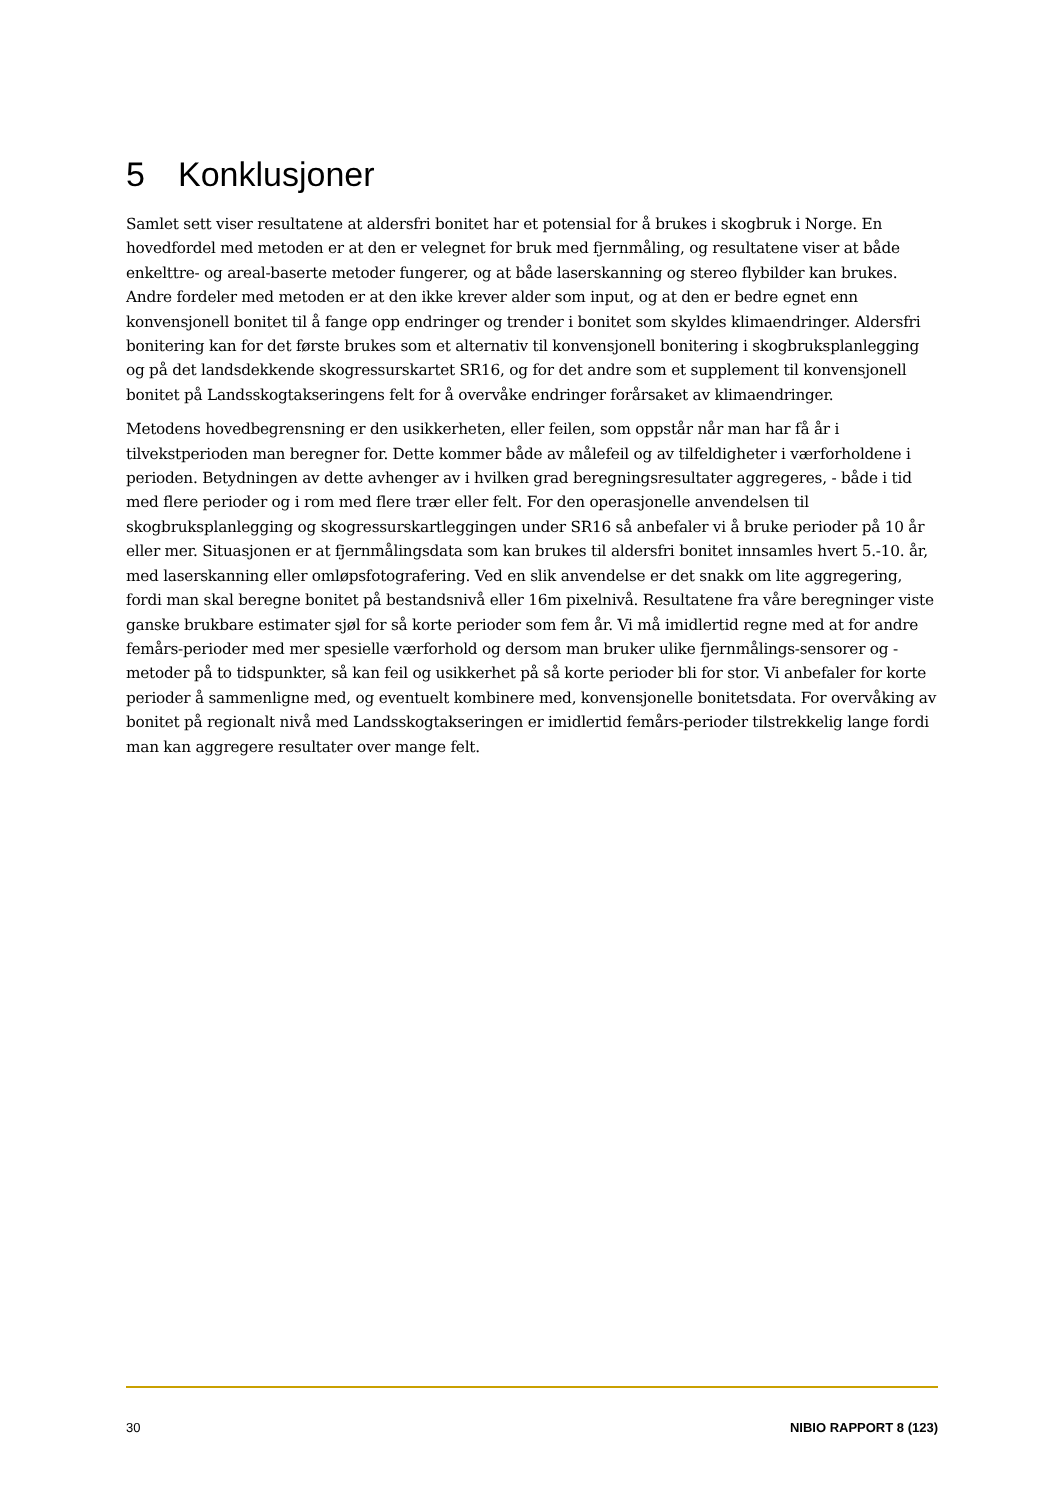5 Konklusjoner
Samlet sett viser resultatene at aldersfri bonitet har et potensial for å brukes i skogbruk i Norge. En hovedfordel med metoden er at den er velegnet for bruk med fjernmåling, og resultatene viser at både enkelttre- og areal-baserte metoder fungerer, og at både laserskanning og stereo flybilder kan brukes. Andre fordeler med metoden er at den ikke krever alder som input, og at den er bedre egnet enn konvensjonell bonitet til å fange opp endringer og trender i bonitet som skyldes klimaendringer. Aldersfri bonitering kan for det første brukes som et alternativ til konvensjonell bonitering i skogbruksplanlegging og på det landsdekkende skogressurskartet SR16, og for det andre som et supplement til konvensjonell bonitet på Landsskogtakseringens felt for å overvåke endringer forårsaket av klimaendringer.
Metodens hovedbegrensning er den usikkerheten, eller feilen, som oppstår når man har få år i tilvekstperioden man beregner for. Dette kommer både av målefeil og av tilfeldigheter i værforholdene i perioden. Betydningen av dette avhenger av i hvilken grad beregningsresultater aggregeres, - både i tid med flere perioder og i rom med flere trær eller felt. For den operasjonelle anvendelsen til skogbruksplanlegging og skogressurskartleggingen under SR16 så anbefaler vi å bruke perioder på 10 år eller mer. Situasjonen er at fjernmålingsdata som kan brukes til aldersfri bonitet innsamles hvert 5.-10. år, med laserskanning eller omløpsfotografering. Ved en slik anvendelse er det snakk om lite aggregering, fordi man skal beregne bonitet på bestandsnivå eller 16m pixelnivå. Resultatene fra våre beregninger viste ganske brukbare estimater sjøl for så korte perioder som fem år. Vi må imidlertid regne med at for andre femårs-perioder med mer spesielle værforhold og dersom man bruker ulike fjernmålings-sensorer og -metoder på to tidspunkter, så kan feil og usikkerhet på så korte perioder bli for stor. Vi anbefaler for korte perioder å sammenligne med, og eventuelt kombinere med, konvensjonelle bonitetsdata. For overvåking av bonitet på regionalt nivå med Landsskogtakseringen er imidlertid femårs-perioder tilstrekkelig lange fordi man kan aggregere resultater over mange felt.
30 NIBIO RAPPORT 8 (123)